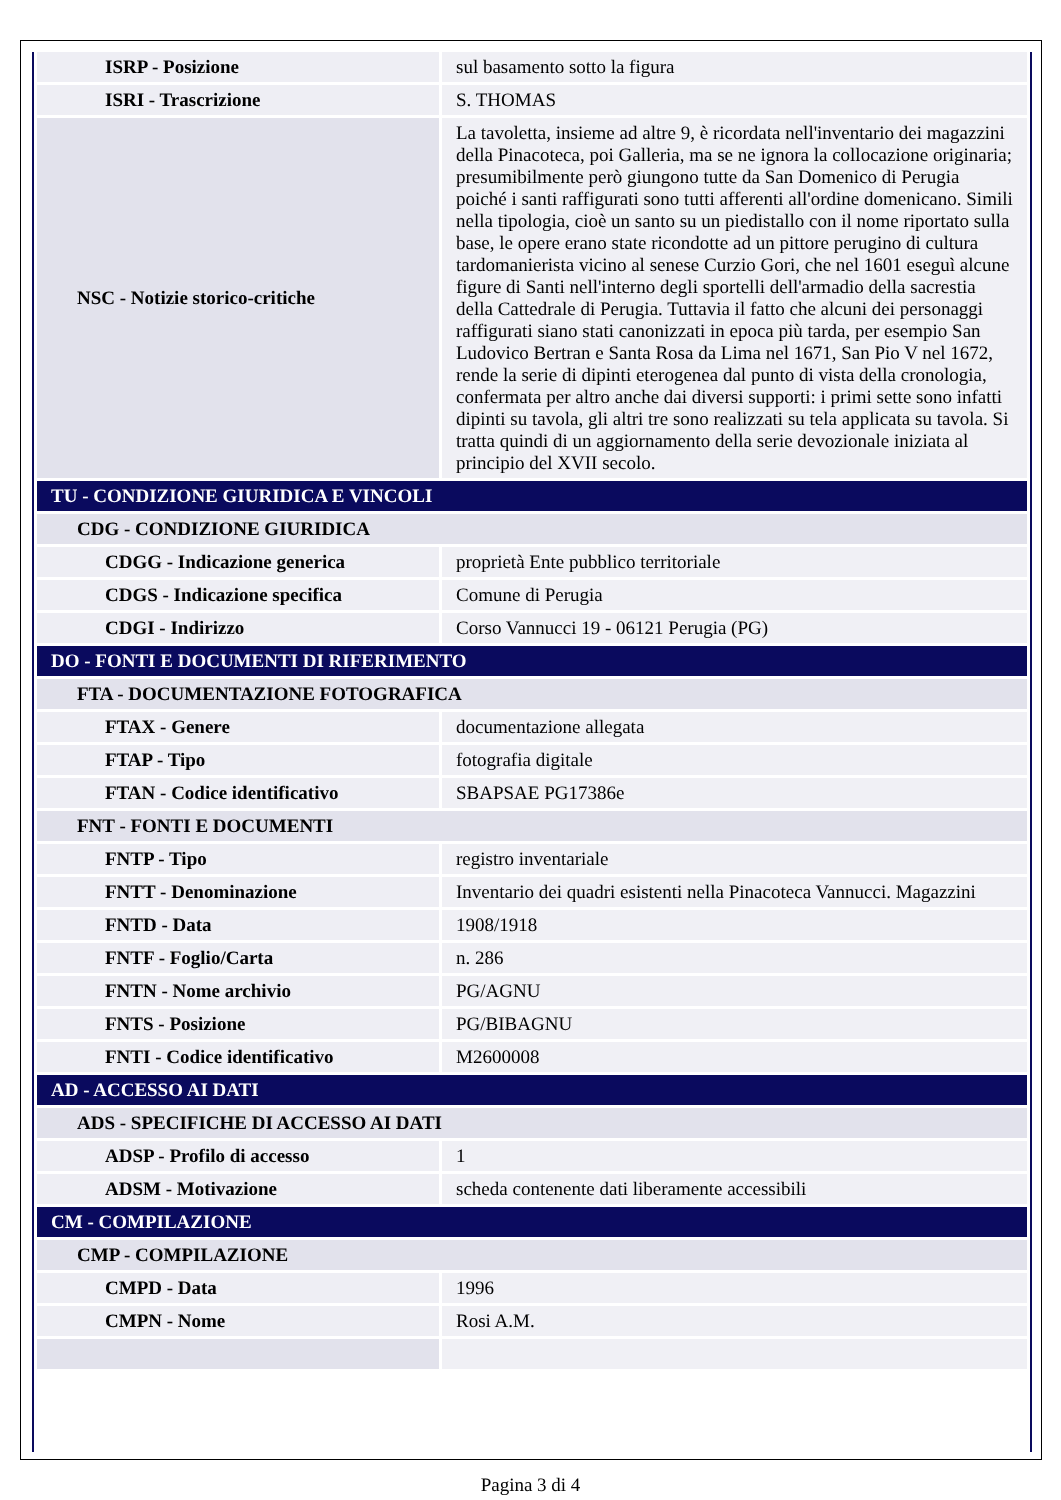| ISRP - Posizione | sul basamento sotto la figura |
| ISRI - Trascrizione | S. THOMAS |
| NSC - Notizie storico-critiche | La tavoletta, insieme ad altre 9, è ricordata nell'inventario dei magazzini della Pinacoteca, poi Galleria, ma se ne ignora la collocazione originaria; presumibilmente però giungono tutte da San Domenico di Perugia poiché i santi raffigurati sono tutti afferenti all'ordine domenicano. Simili nella tipologia, cioè un santo su un piedistallo con il nome riportato sulla base, le opere erano state ricondotte ad un pittore perugino di cultura tardomanierista vicino al senese Curzio Gori, che nel 1601 eseguì alcune figure di Santi nell'interno degli sportelli dell'armadio della sacrestia della Cattedrale di Perugia. Tuttavia il fatto che alcuni dei personaggi raffigurati siano stati canonizzati in epoca più tarda, per esempio San Ludovico Bertran e Santa Rosa da Lima nel 1671, San Pio V nel 1672, rende la serie di dipinti eterogenea dal punto di vista della cronologia, confermata per altro anche dai diversi supporti: i primi sette sono infatti dipinti su tavola, gli altri tre sono realizzati su tela applicata su tavola. Si tratta quindi di un aggiornamento della serie devozionale iniziata al principio del XVII secolo. |
| TU - CONDIZIONE GIURIDICA E VINCOLI | |
| CDG - CONDIZIONE GIURIDICA | |
| CDGG - Indicazione generica | proprietà Ente pubblico territoriale |
| CDGS - Indicazione specifica | Comune di Perugia |
| CDGI - Indirizzo | Corso Vannucci 19 - 06121 Perugia (PG) |
| DO - FONTI E DOCUMENTI DI RIFERIMENTO | |
| FTA - DOCUMENTAZIONE FOTOGRAFICA | |
| FTAX - Genere | documentazione allegata |
| FTAP - Tipo | fotografia digitale |
| FTAN - Codice identificativo | SBAPSAE PG17386e |
| FNT - FONTI E DOCUMENTI | |
| FNTP - Tipo | registro inventariale |
| FNTT - Denominazione | Inventario dei quadri esistenti nella Pinacoteca Vannucci. Magazzini |
| FNTD - Data | 1908/1918 |
| FNTF - Foglio/Carta | n. 286 |
| FNTN - Nome archivio | PG/AGNU |
| FNTS - Posizione | PG/BIBAGNU |
| FNTI - Codice identificativo | M2600008 |
| AD - ACCESSO AI DATI | |
| ADS - SPECIFICHE DI ACCESSO AI DATI | |
| ADSP - Profilo di accesso | 1 |
| ADSM - Motivazione | scheda contenente dati liberamente accessibili |
| CM - COMPILAZIONE | |
| CMP - COMPILAZIONE | |
| CMPD - Data | 1996 |
| CMPN - Nome | Rosi A.M. |
Pagina 3 di 4